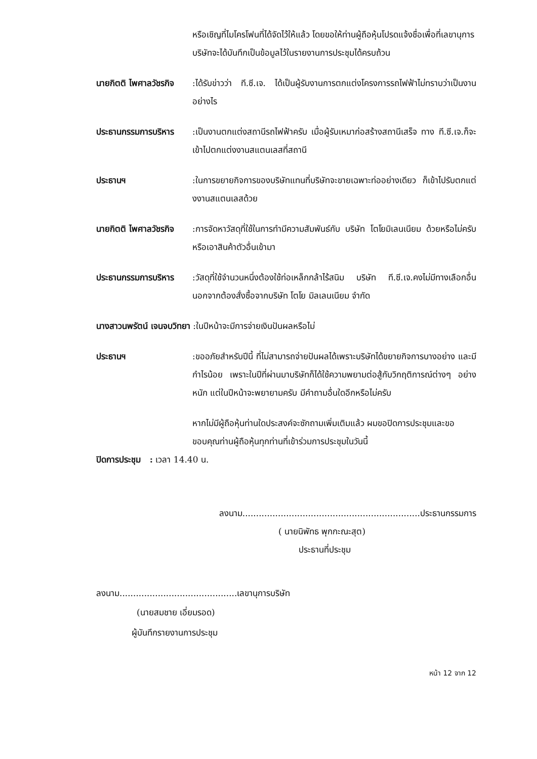หรือเชิญที่ไมโครโฟนที่ได้จัดไว้ให้แล้ว โดยขอให้ท่านผู้ถือหุ้นโปรดแจ้งชื่อเพื่อที่เลขานุการบริษัทจะได้บันทึกเป็นข้อมูลไว้ในรายงานการประชุมได้ครบถ้วน
นายกิตติ ไพศาลวัชรกิจ :ได้รับข่าวว่า ที.ซี.เจ. ได้เป็นผู้รับงานการตกแต่งโครงการรถไฟฟ้าไม่ทราบว่าเป็นงานอย่างไร
ประธานกรรมการบริหาร :เป็นงานตกแต่งสถานีรถไฟฟ้าครับ เมื่อผู้รับเหมาก่อสร้างสถานีเสร็จ ทาง ที.ซี.เจ.ก็จะเข้าไปตกแต่งงานสแตนเลสที่สถานี
ประธานฯ :ในการขยายกิจการของบริษัทแทนที่บริษัทจะขายเฉพาะท่ออย่างเดียว ก็เข้าไปรับตกแต่งงานสแตนเลสด้วย
นายกิตติ ไพศาลวัชรกิจ :การจัดหาวัสดุที่ใช้ในการทำมีความสัมพันธ์กับ บริษัท โตโยมิเลนเนียม ด้วยหรือไม่ครับ หรือเอาสินค้าตัวอื่นเข้ามา
ประธานกรรมการบริหาร :วัสดุที่ใช้จำนวนหนึ่งต้องใช้ท่อเหล็กกล้าไร้สนิม บริษัท ที.ซี.เจ.คงไม่มีทางเลือกอื่นนอกจากต้องสั่งซื้อจากบริษัท โตโย มิลเลนเนียม จำกัด
นางสาวนพรัตน์ เจนจบวิทยา :ในปีหน้าจะมีการจ่ายเงินปันผลหรือไม่
ประธานฯ :ขออภัยสำหรับปีนี้ ที่ไม่สามารถจ่ายปันผลได้เพราะบริษัทได้ขยายกิจการบางอย่าง และมีกำไรน้อย เพราะในปีที่ผ่านมาบริษัทก็ได้ใช้ความพยามต่อสู้กับวิกฤติการณ์ต่างๆ อย่างหนัก แต่ในปีหน้าจะพยายามครับ มีคำถามอื่นใดอีกหรือไม่ครับ
หากไม่มีผู้ถือหุ้นท่านใดประสงค์จะซักถามเพิ่มเติมแล้ว ผมขอปิดการประชุมและขอขอบคุณท่านผู้ถือหุ้นทุกท่านที่เข้าร่วมการประชุมในวันนี้
ปิดการประชุม : เวลา 14.40 น.
ลงนาม.................................................................ประธานกรรมการ
( นายนิพัทธ พุกกะณะสุต)
ประธานที่ประชุม
ลงนาม...........................................เลขานุการบริษัท
(นายสมชาย เอี่ยมรอด)
ผู้บันทึกรายงานการประชุม
หน้า 12 จาก 12